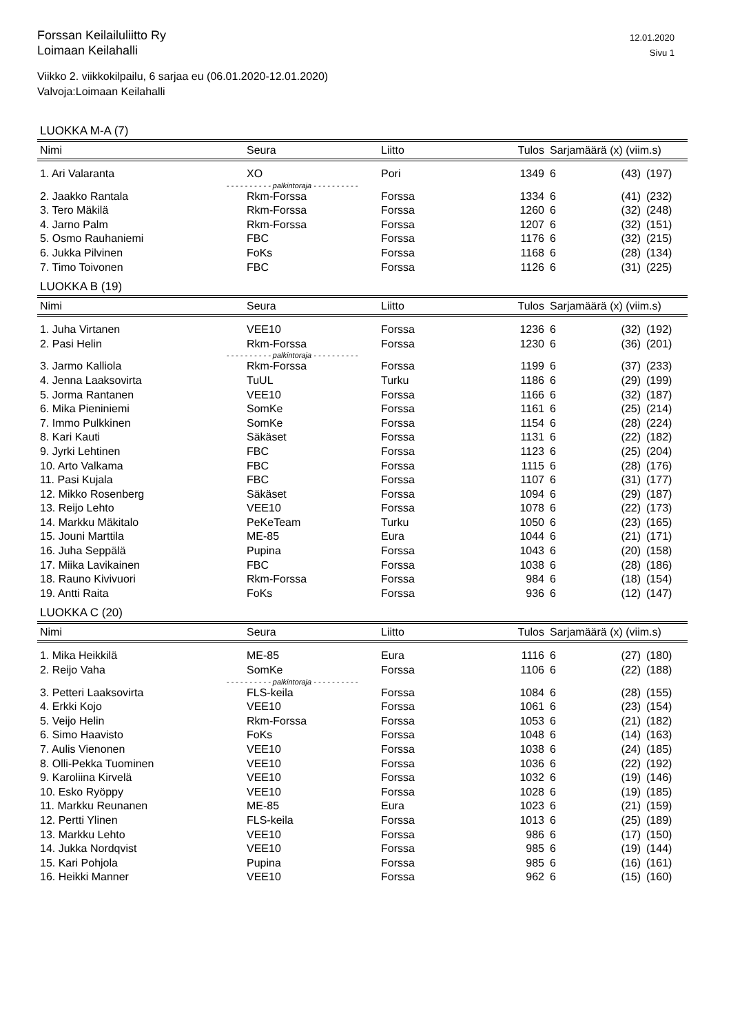Forssan Keilailuliitto Ry
Loimaan Keilahalli
12.01.2020
Sivu 1
Viikko 2. viikkokilpailu, 6 sarjaa eu (06.01.2020-12.01.2020)
Valvoja:Loimaan Keilahalli
LUOKKA M-A (7)
| Nimi | Seura | Liitto | Tulos | Sarjamäärä (x) (viim.s) | | |
| --- | --- | --- | --- | --- | --- | --- |
| 1. Ari Valaranta | XO | Pori | 1349 | 6 | (43) | (197) |
| - - - - - - - - - - palkintoraja - - - - - - - - - - | | | | | | |
| 2. Jaakko Rantala | Rkm-Forssa | Forssa | 1334 | 6 | (41) | (232) |
| 3. Tero Mäkilä | Rkm-Forssa | Forssa | 1260 | 6 | (32) | (248) |
| 4. Jarno Palm | Rkm-Forssa | Forssa | 1207 | 6 | (32) | (151) |
| 5. Osmo Rauhaniemi | FBC | Forssa | 1176 | 6 | (32) | (215) |
| 6. Jukka Pilvinen | FoKs | Forssa | 1168 | 6 | (28) | (134) |
| 7. Timo Toivonen | FBC | Forssa | 1126 | 6 | (31) | (225) |
LUOKKA B (19)
| Nimi | Seura | Liitto | Tulos | Sarjamäärä (x) (viim.s) | | |
| --- | --- | --- | --- | --- | --- | --- |
| 1. Juha Virtanen | VEE10 | Forssa | 1236 | 6 | (32) | (192) |
| 2. Pasi Helin | Rkm-Forssa | Forssa | 1230 | 6 | (36) | (201) |
| - - - - - - - - - - palkintoraja - - - - - - - - - - | | | | | | |
| 3. Jarmo Kalliola | Rkm-Forssa | Forssa | 1199 | 6 | (37) | (233) |
| 4. Jenna Laaksovirta | TuUL | Turku | 1186 | 6 | (29) | (199) |
| 5. Jorma Rantanen | VEE10 | Forssa | 1166 | 6 | (32) | (187) |
| 6. Mika Pieniniemi | SomKe | Forssa | 1161 | 6 | (25) | (214) |
| 7. Immo Pulkkinen | SomKe | Forssa | 1154 | 6 | (28) | (224) |
| 8. Kari Kauti | Säkäset | Forssa | 1131 | 6 | (22) | (182) |
| 9. Jyrki Lehtinen | FBC | Forssa | 1123 | 6 | (25) | (204) |
| 10. Arto Valkama | FBC | Forssa | 1115 | 6 | (28) | (176) |
| 11. Pasi Kujala | FBC | Forssa | 1107 | 6 | (31) | (177) |
| 12. Mikko Rosenberg | Säkäset | Forssa | 1094 | 6 | (29) | (187) |
| 13. Reijo Lehto | VEE10 | Forssa | 1078 | 6 | (22) | (173) |
| 14. Markku Mäkitalo | PeKeTeam | Turku | 1050 | 6 | (23) | (165) |
| 15. Jouni Marttila | ME-85 | Eura | 1044 | 6 | (21) | (171) |
| 16. Juha Seppälä | Pupina | Forssa | 1043 | 6 | (20) | (158) |
| 17. Miika Lavikainen | FBC | Forssa | 1038 | 6 | (28) | (186) |
| 18. Rauno Kivivuori | Rkm-Forssa | Forssa | 984 | 6 | (18) | (154) |
| 19. Antti Raita | FoKs | Forssa | 936 | 6 | (12) | (147) |
LUOKKA C (20)
| Nimi | Seura | Liitto | Tulos | Sarjamäärä (x) (viim.s) | | |
| --- | --- | --- | --- | --- | --- | --- |
| 1. Mika Heikkilä | ME-85 | Eura | 1116 | 6 | (27) | (180) |
| 2. Reijo Vaha | SomKe | Forssa | 1106 | 6 | (22) | (188) |
| - - - - - - - - - - palkintoraja - - - - - - - - - - | | | | | | |
| 3. Petteri Laaksovirta | FLS-keila | Forssa | 1084 | 6 | (28) | (155) |
| 4. Erkki Kojo | VEE10 | Forssa | 1061 | 6 | (23) | (154) |
| 5. Veijo Helin | Rkm-Forssa | Forssa | 1053 | 6 | (21) | (182) |
| 6. Simo Haavisto | FoKs | Forssa | 1048 | 6 | (14) | (163) |
| 7. Aulis Vienonen | VEE10 | Forssa | 1038 | 6 | (24) | (185) |
| 8. Olli-Pekka Tuominen | VEE10 | Forssa | 1036 | 6 | (22) | (192) |
| 9. Karoliina Kirvelä | VEE10 | Forssa | 1032 | 6 | (19) | (146) |
| 10. Esko Ryöppy | VEE10 | Forssa | 1028 | 6 | (19) | (185) |
| 11. Markku Reunanen | ME-85 | Eura | 1023 | 6 | (21) | (159) |
| 12. Pertti Ylinen | FLS-keila | Forssa | 1013 | 6 | (25) | (189) |
| 13. Markku Lehto | VEE10 | Forssa | 986 | 6 | (17) | (150) |
| 14. Jukka Nordqvist | VEE10 | Forssa | 985 | 6 | (19) | (144) |
| 15. Kari Pohjola | Pupina | Forssa | 985 | 6 | (16) | (161) |
| 16. Heikki Manner | VEE10 | Forssa | 962 | 6 | (15) | (160) |